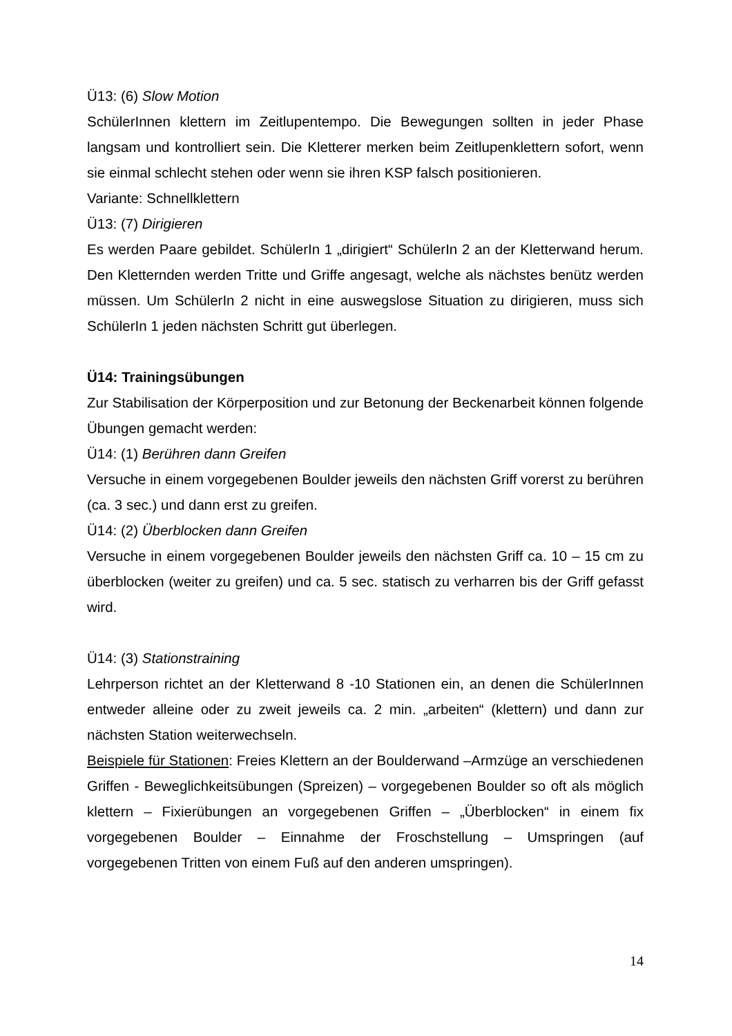Ü13: (6) Slow Motion
SchülerInnen klettern im Zeitlupentempo. Die Bewegungen sollten in jeder Phase langsam und kontrolliert sein. Die Kletterer merken beim Zeitlupenklettern sofort, wenn sie einmal schlecht stehen oder wenn sie ihren KSP falsch positionieren.
Variante: Schnellklettern
Ü13: (7) Dirigieren
Es werden Paare gebildet. SchülerIn 1 „dirigiert“ SchülerIn 2 an der Kletterwand herum. Den Kletternden werden Tritte und Griffe angesagt, welche als nächstes benütz werden müssen. Um SchülerIn 2 nicht in eine auswegslose Situation zu dirigieren, muss sich SchülerIn 1 jeden nächsten Schritt gut überlegen.
Ü14: Trainingsübungen
Zur Stabilisation der Körperposition und zur Betonung der Beckenarbeit können folgende Übungen gemacht werden:
Ü14: (1) Berühren dann Greifen
Versuche in einem vorgegebenen Boulder jeweils den nächsten Griff vorerst zu berühren (ca. 3 sec.) und dann erst zu greifen.
Ü14: (2) Überblocken dann Greifen
Versuche in einem vorgegebenen Boulder jeweils den nächsten Griff ca. 10 – 15 cm zu überblocken (weiter zu greifen) und ca. 5 sec. statisch zu verharren bis der Griff gefasst wird.
Ü14: (3) Stationstraining
Lehrperson richtet an der Kletterwand 8 -10 Stationen ein, an denen die SchülerInnen entweder alleine oder zu zweit jeweils ca. 2 min. „arbeiten“ (klettern) und dann zur nächsten Station weiterwechseln.
Beispiele für Stationen: Freies Klettern an der Boulderwand –Armzüge an verschiedenen Griffen - Beweglichkeitsübungen (Spreizen) – vorgegebenen Boulder so oft als möglich klettern – Fixierübungen an vorgegebenen Griffen – „Überblocken“ in einem fix vorgegebenen Boulder – Einnahme der Froschstellung – Umspringen (auf vorgegebenen Tritten von einem Fuß auf den anderen umspringen).
14